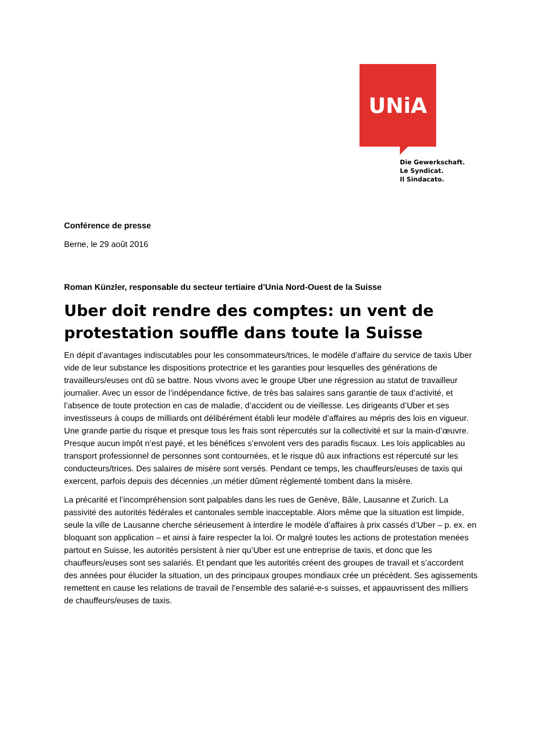UNiA
Die Gewerkschaft.
Le Syndicat.
Il Sindacato.
Conférence de presse
Berne, le 29 août 2016
Roman Künzler, responsable du secteur tertiaire d’Unia Nord-Ouest de la Suisse
Uber doit rendre des comptes: un vent de protestation souffle dans toute la Suisse
En dépit d’avantages indiscutables pour les consommateurs/trices, le modèle d’affaire du service de taxis Uber vide de leur substance les dispositions protectrice et les garanties pour lesquelles des générations de travailleurs/euses ont dû se battre. Nous vivons avec le groupe Uber une régression au statut de travailleur journalier. Avec un essor de l’indépendance fictive, de très bas salaires sans garantie de taux d’activité, et l’absence de toute protection en cas de maladie, d’accident ou de vieillesse. Les dirigeants d’Uber et ses investisseurs à coups de milliards ont délibérément établi leur modèle d’affaires au mépris des lois en vigueur. Une grande partie du risque et presque tous les frais sont répercutés sur la collectivité et sur la main-d’œuvre. Presque aucun impôt n’est payé, et les bénéfices s’envolent vers des paradis fiscaux. Les lois applicables au transport professionnel de personnes sont contournées, et le risque dû aux infractions est répercuté sur les conducteurs/trices. Des salaires de misère sont versés. Pendant ce temps, les chauffeurs/euses de taxis qui exercent, parfois depuis des décennies ,un métier dûment réglementé tombent dans la misère.
La précarité et l’incompréhension sont palpables dans les rues de Genève, Bâle, Lausanne et Zurich. La passivité des autorités fédérales et cantonales semble inacceptable. Alors même que la situation est limpide, seule la ville de Lausanne cherche sérieusement à interdire le modèle d’affaires à prix cassés d’Uber – p. ex. en bloquant son application – et ainsi à faire respecter la loi. Or malgré toutes les actions de protestation menées partout en Suisse, les autorités persistent à nier qu’Uber est une entreprise de taxis, et donc que les chauffeurs/euses sont ses salariés. Et pendant que les autorités créent des groupes de travail et s’accordent des années pour élucider la situation, un des principaux groupes mondiaux crée un précédent. Ses agissements remettent en cause les relations de travail de l’ensemble des salarié-e-s suisses, et appauvrissent des milliers de chauffeurs/euses de taxis.